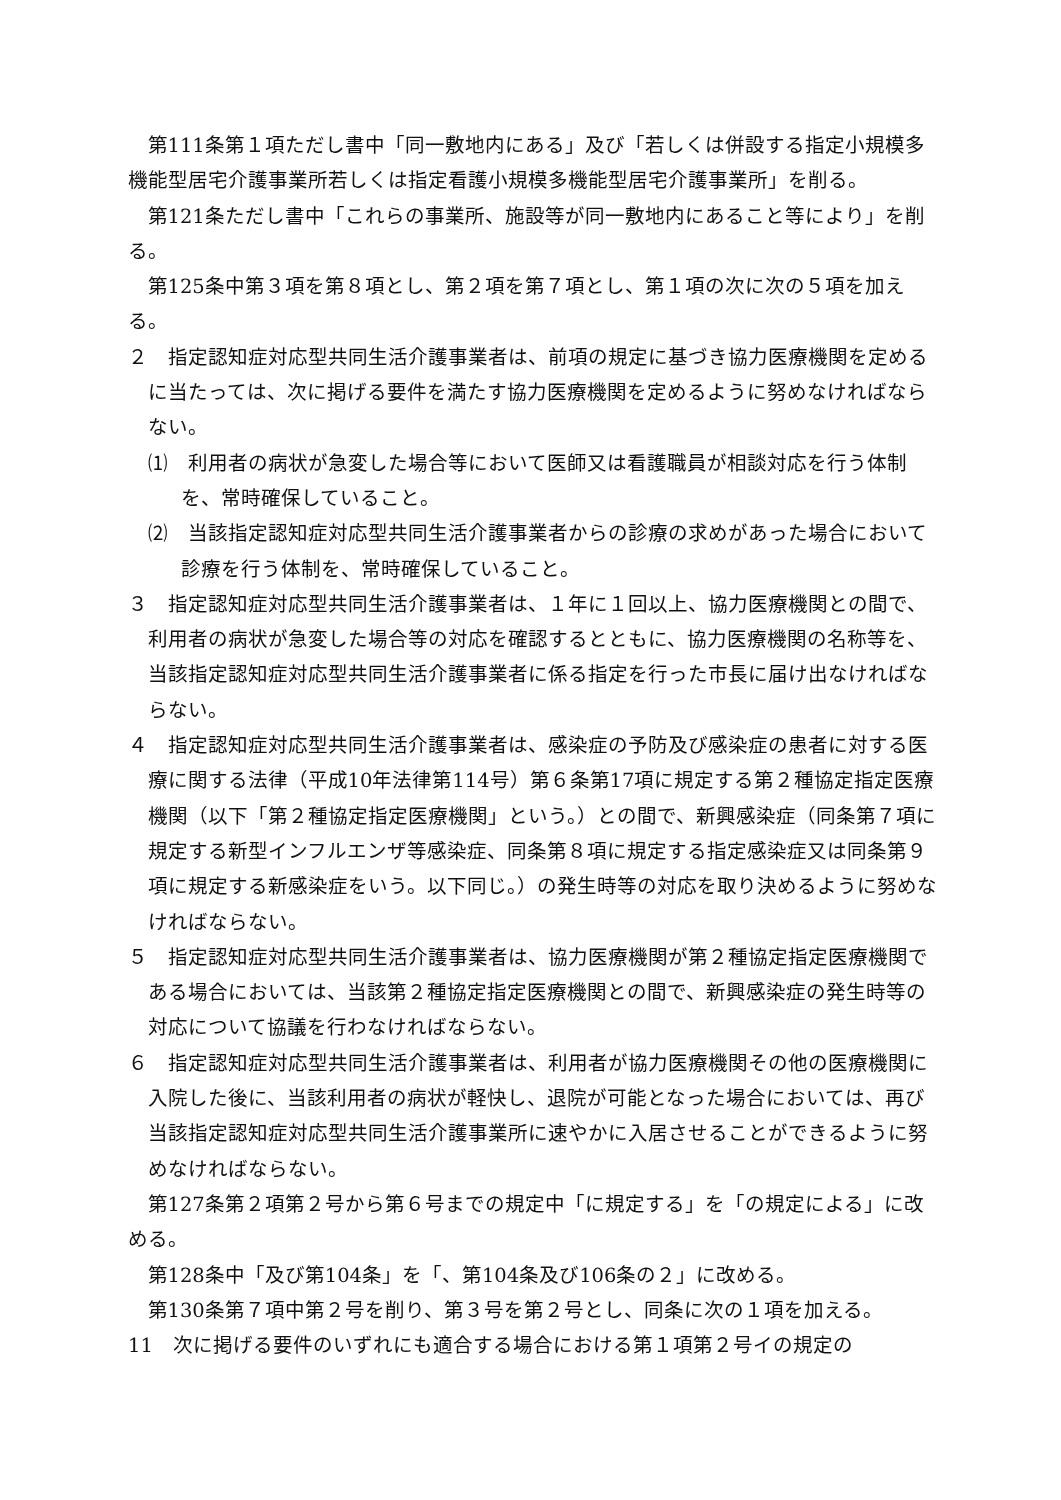第111条第１項ただし書中「同一敷地内にある」及び「若しくは併設する指定小規模多機能型居宅介護事業所若しくは指定看護小規模多機能型居宅介護事業所」を削る。
第121条ただし書中「これらの事業所、施設等が同一敷地内にあること等により」を削る。
第125条中第３項を第８項とし、第２項を第７項とし、第１項の次に次の５項を加える。
２　指定認知症対応型共同生活介護事業者は、前項の規定に基づき協力医療機関を定めるに当たっては、次に掲げる要件を満たす協力医療機関を定めるように努めなければならない。
⑴　利用者の病状が急変した場合等において医師又は看護職員が相談対応を行う体制を、常時確保していること。
⑵　当該指定認知症対応型共同生活介護事業者からの診療の求めがあった場合において診療を行う体制を、常時確保していること。
３　指定認知症対応型共同生活介護事業者は、１年に１回以上、協力医療機関との間で、利用者の病状が急変した場合等の対応を確認するとともに、協力医療機関の名称等を、当該指定認知症対応型共同生活介護事業者に係る指定を行った市長に届け出なければならない。
４　指定認知症対応型共同生活介護事業者は、感染症の予防及び感染症の患者に対する医療に関する法律（平成10年法律第114号）第６条第17項に規定する第２種協定指定医療機関（以下「第２種協定指定医療機関」という。）との間で、新興感染症（同条第７項に規定する新型インフルエンザ等感染症、同条第８項に規定する指定感染症又は同条第９項に規定する新感染症をいう。以下同じ。）の発生時等の対応を取り決めるように努めなければならない。
５　指定認知症対応型共同生活介護事業者は、協力医療機関が第２種協定指定医療機関である場合においては、当該第２種協定指定医療機関との間で、新興感染症の発生時等の対応について協議を行わなければならない。
６　指定認知症対応型共同生活介護事業者は、利用者が協力医療機関その他の医療機関に入院した後に、当該利用者の病状が軽快し、退院が可能となった場合においては、再び当該指定認知症対応型共同生活介護事業所に速やかに入居させることができるように努めなければならない。
第127条第２項第２号から第６号までの規定中「に規定する」を「の規定による」に改める。
第128条中「及び第104条」を「、第104条及び106条の２」に改める。
第130条第７項中第２号を削り、第３号を第２号とし、同条に次の１項を加える。
11　次に掲げる要件のいずれにも適合する場合における第１項第２号イの規定の